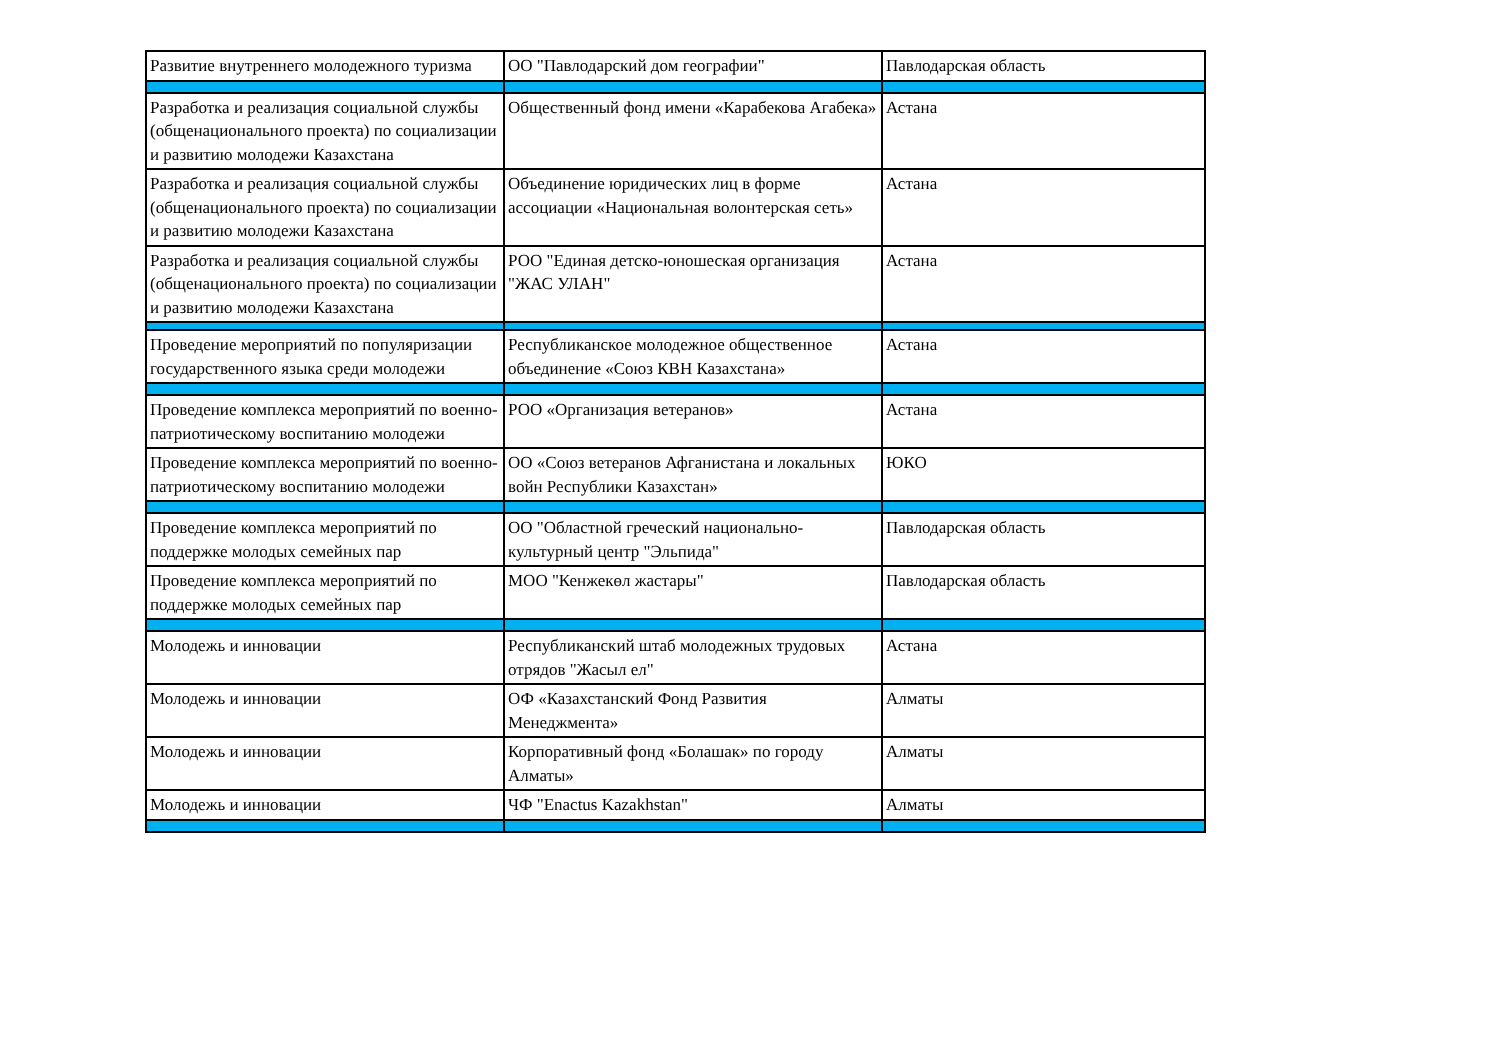| Развитие внутреннего молодежного туризма | ОО "Павлодарский дом географии" | Павлодарская область |
| Разработка и реализация социальной службы (общенационального проекта) по социализации и развитию молодежи Казахстана | Общественный фонд имени «Карабекова Агабека» | Астана |
| Разработка и реализация социальной службы (общенационального проекта) по социализации и развитию молодежи Казахстана | Объединение юридических лиц в форме ассоциации «Национальная волонтерская сеть» | Астана |
| Разработка и реализация социальной службы (общенационального проекта) по социализации и развитию молодежи Казахстана | РОО "Единая детско-юношеская организация "ЖАС УЛАН" | Астана |
| Проведение мероприятий по популяризации государственного языка среди молодежи | Республиканское молодежное общественное объединение «Союз КВН Казахстана» | Астана |
| Проведение комплекса мероприятий по военно-патриотическому воспитанию молодежи | РОО «Организация ветеранов» | Астана |
| Проведение комплекса мероприятий по военно-патриотическому воспитанию молодежи | ОО «Союз ветеранов Афганистана и локальных войн Республики Казахстан» | ЮКО |
| Проведение комплекса мероприятий по поддержке молодых семейных пар | ОО "Областной греческий национально-культурный центр "Эльпида" | Павлодарская область |
| Проведение комплекса мероприятий по поддержке молодых семейных пар | МОО "Кенжекөл жастары" | Павлодарская область |
| Молодежь и инновации | Республиканский штаб молодежных трудовых отрядов "Жасыл ел" | Астана |
| Молодежь и инновации | ОФ «Казахстанский Фонд Развития Менеджмента» | Алматы |
| Молодежь и инновации | Корпоративный фонд «Болашак» по городу Алматы» | Алматы |
| Молодежь и инновации | ЧФ "Enactus Kazakhstan" | Алматы |